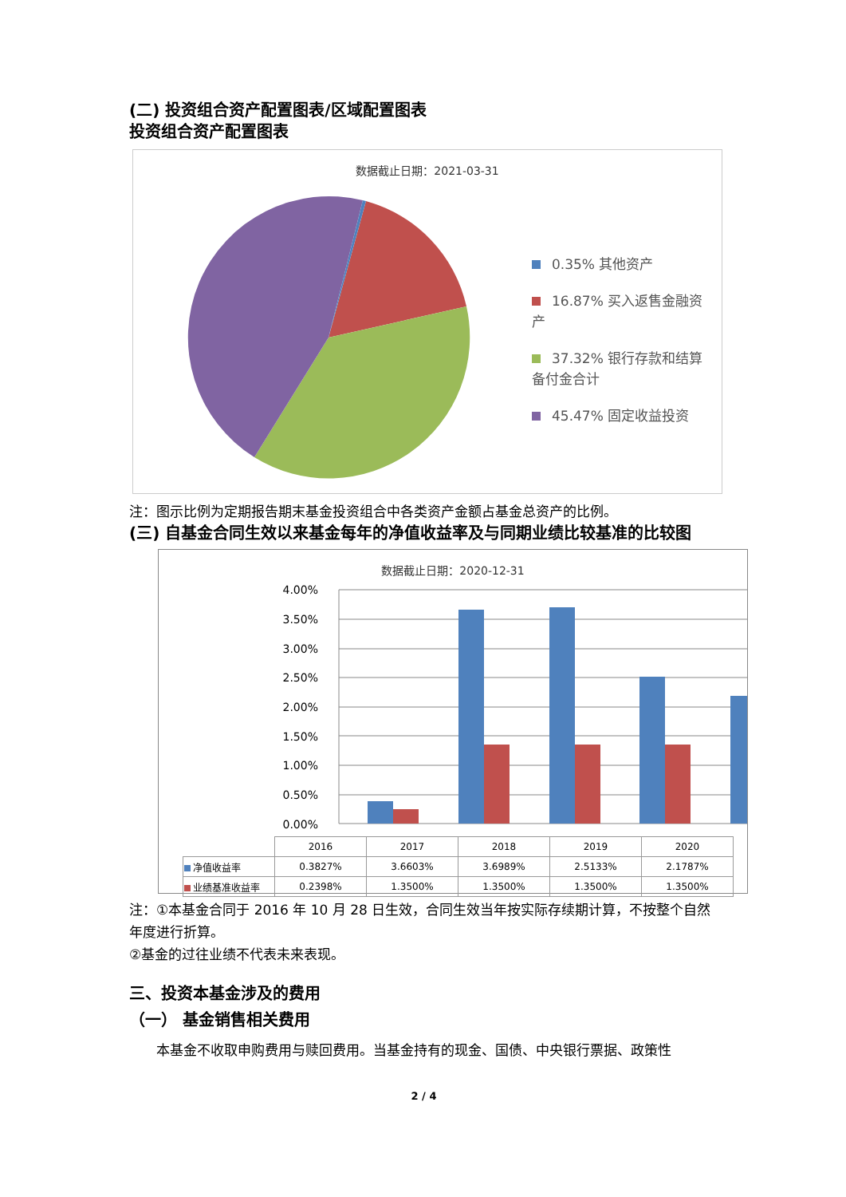(二) 投资组合资产配置图表/区域配置图表
投资组合资产配置图表
数据截止日期：2021-03-31
0.35% 其他资产
16.87% 买入返售金融资产
37.32% 银行存款和结算备付金合计
45.47% 固定收益投资
注：图示比例为定期报告期末基金投资组合中各类资产金额占基金总资产的比例。
(三) 自基金合同生效以来基金每年的净值收益率及与同期业绩比较基准的比较图
数据截止日期：2020-12-31
4.00%
3.50%
3.00%
2.50%
2.00%
1.50%
1.00%
0.50%
0.00%
| | 2016 | 2017 | 2018 | 2019 | 2020 |
| 净值收益率 | 0.3827% | 3.6603% | 3.6989% | 2.5133% | 2.1787% |
| 业绩基准收益率 | 0.2398% | 1.3500% | 1.3500% | 1.3500% | 1.3500% |
注：①本基金合同于 2016 年 10 月 28 日生效，合同生效当年按实际存续期计算，不按整个自然年度进行折算。
②基金的过往业绩不代表未来表现。
三、投资本基金涉及的费用
（一） 基金销售相关费用
本基金不收取申购费用与赎回费用。当基金持有的现金、国债、中央银行票据、政策性
2 / 4